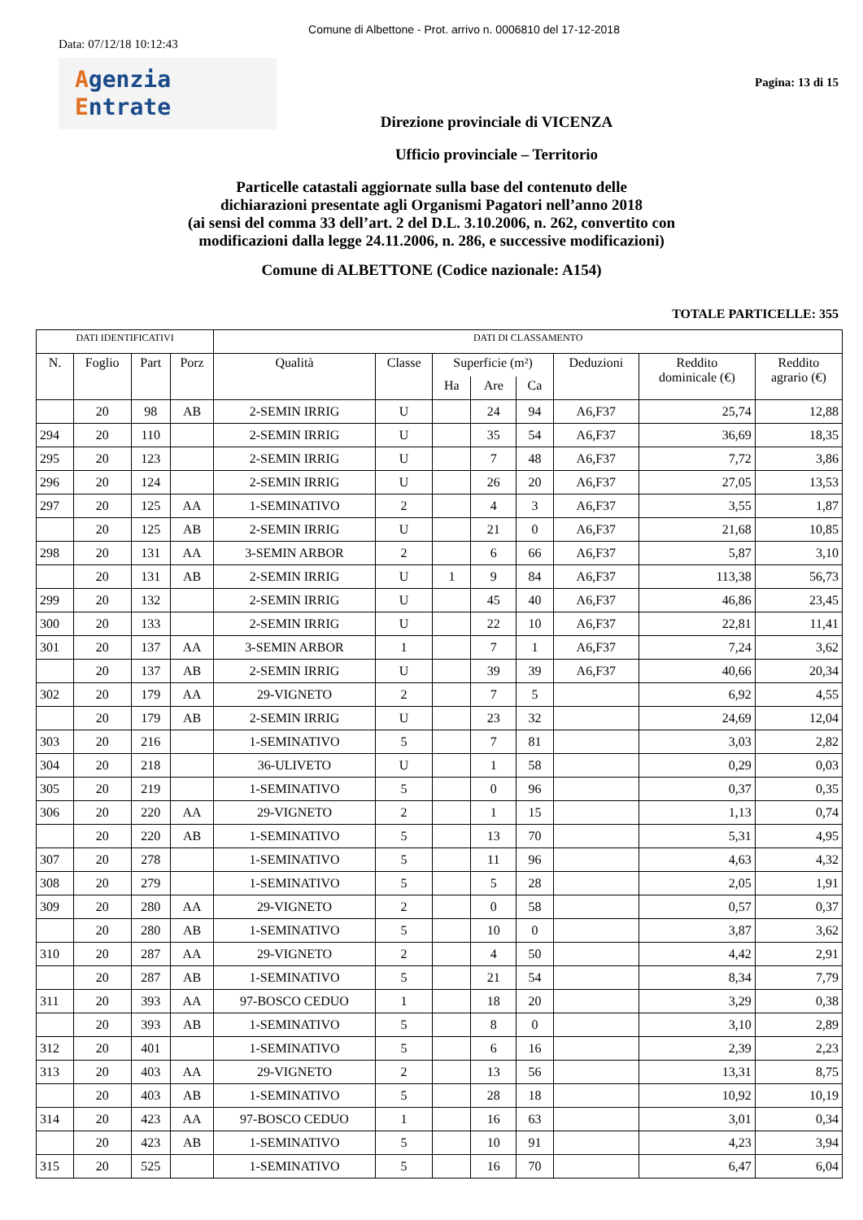Comune di Albettone - Prot. arrivo n. 0006810 del 17-12-2018
Data: 07/12/18 10:12:43
Agenzia
Entrate
Pagina: 13 di 15
Direzione provinciale di VICENZA
Ufficio provinciale – Territorio
Particelle catastali aggiornate sulla base del contenuto delle
dichiarazioni presentate agli Organismi Pagatori nell’anno 2018
(ai sensi del comma 33 dell’art. 2 del D.L. 3.10.2006, n. 262, convertito con
modificazioni dalla legge 24.11.2006, n. 286, e successive modificazioni)
Comune di ALBETTONE (Codice nazionale: A154)
TOTALE PARTICELLE: 355
| DATI IDENTIFICATIVI | | | | DATI DI CLASSAMENTO | | | | | | | |
| --- | --- | --- | --- | --- | --- | --- | --- | --- | --- | --- | --- |
| N. | Foglio | Part | Porz | Qualità | Classe | Superficie (m²) | | | Deduzioni | Reddito dominicale (€) | Reddito agrario (€) |
| | | | | | | Ha | Are | Ca | | | |
| | 20 | 98 | AB | 2-SEMIN IRRIG | U | | 24 | 94 | A6,F37 | 25,74 | 12,88 |
| 294 | 20 | 110 | | 2-SEMIN IRRIG | U | | 35 | 54 | A6,F37 | 36,69 | 18,35 |
| 295 | 20 | 123 | | 2-SEMIN IRRIG | U | | 7 | 48 | A6,F37 | 7,72 | 3,86 |
| 296 | 20 | 124 | | 2-SEMIN IRRIG | U | | 26 | 20 | A6,F37 | 27,05 | 13,53 |
| 297 | 20 | 125 | AA | 1-SEMINATIVO | 2 | | 4 | 3 | A6,F37 | 3,55 | 1,87 |
| | 20 | 125 | AB | 2-SEMIN IRRIG | U | | 21 | 0 | A6,F37 | 21,68 | 10,85 |
| 298 | 20 | 131 | AA | 3-SEMIN ARBOR | 2 | | 6 | 66 | A6,F37 | 5,87 | 3,10 |
| | 20 | 131 | AB | 2-SEMIN IRRIG | U | 1 | 9 | 84 | A6,F37 | 113,38 | 56,73 |
| 299 | 20 | 132 | | 2-SEMIN IRRIG | U | | 45 | 40 | A6,F37 | 46,86 | 23,45 |
| 300 | 20 | 133 | | 2-SEMIN IRRIG | U | | 22 | 10 | A6,F37 | 22,81 | 11,41 |
| 301 | 20 | 137 | AA | 3-SEMIN ARBOR | 1 | | 7 | 1 | A6,F37 | 7,24 | 3,62 |
| | 20 | 137 | AB | 2-SEMIN IRRIG | U | | 39 | 39 | A6,F37 | 40,66 | 20,34 |
| 302 | 20 | 179 | AA | 29-VIGNETO | 2 | | 7 | 5 | | 6,92 | 4,55 |
| | 20 | 179 | AB | 2-SEMIN IRRIG | U | | 23 | 32 | | 24,69 | 12,04 |
| 303 | 20 | 216 | | 1-SEMINATIVO | 5 | | 7 | 81 | | 3,03 | 2,82 |
| 304 | 20 | 218 | | 36-ULIVETO | U | | 1 | 58 | | 0,29 | 0,03 |
| 305 | 20 | 219 | | 1-SEMINATIVO | 5 | | 0 | 96 | | 0,37 | 0,35 |
| 306 | 20 | 220 | AA | 29-VIGNETO | 2 | | 1 | 15 | | 1,13 | 0,74 |
| | 20 | 220 | AB | 1-SEMINATIVO | 5 | | 13 | 70 | | 5,31 | 4,95 |
| 307 | 20 | 278 | | 1-SEMINATIVO | 5 | | 11 | 96 | | 4,63 | 4,32 |
| 308 | 20 | 279 | | 1-SEMINATIVO | 5 | | 5 | 28 | | 2,05 | 1,91 |
| 309 | 20 | 280 | AA | 29-VIGNETO | 2 | | 0 | 58 | | 0,57 | 0,37 |
| | 20 | 280 | AB | 1-SEMINATIVO | 5 | | 10 | 0 | | 3,87 | 3,62 |
| 310 | 20 | 287 | AA | 29-VIGNETO | 2 | | 4 | 50 | | 4,42 | 2,91 |
| | 20 | 287 | AB | 1-SEMINATIVO | 5 | | 21 | 54 | | 8,34 | 7,79 |
| 311 | 20 | 393 | AA | 97-BOSCO CEDUO | 1 | | 18 | 20 | | 3,29 | 0,38 |
| | 20 | 393 | AB | 1-SEMINATIVO | 5 | | 8 | 0 | | 3,10 | 2,89 |
| 312 | 20 | 401 | | 1-SEMINATIVO | 5 | | 6 | 16 | | 2,39 | 2,23 |
| 313 | 20 | 403 | AA | 29-VIGNETO | 2 | | 13 | 56 | | 13,31 | 8,75 |
| | 20 | 403 | AB | 1-SEMINATIVO | 5 | | 28 | 18 | | 10,92 | 10,19 |
| 314 | 20 | 423 | AA | 97-BOSCO CEDUO | 1 | | 16 | 63 | | 3,01 | 0,34 |
| | 20 | 423 | AB | 1-SEMINATIVO | 5 | | 10 | 91 | | 4,23 | 3,94 |
| 315 | 20 | 525 | | 1-SEMINATIVO | 5 | | 16 | 70 | | 6,47 | 6,04 |